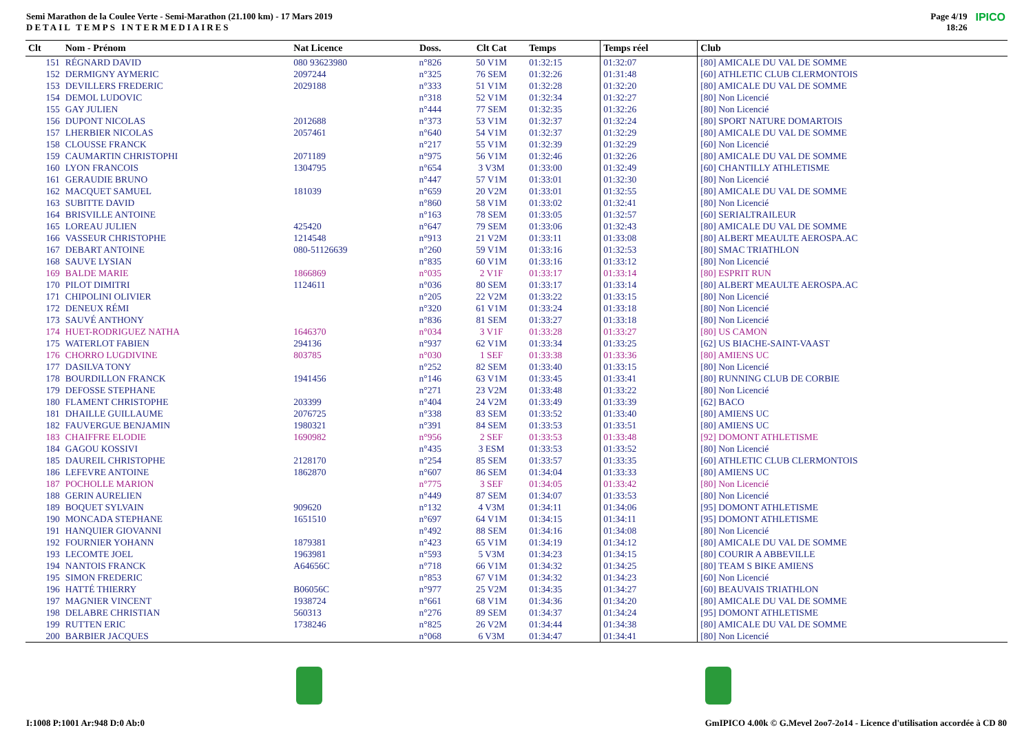Semi Marathon de la Coulee Verte - Semi-Marathon (21.100 km) - 17 Mars 2019
DETAIL TEMPS INTERMEDIAIRES
Page 4/19
18:26
IPICO
| Clt | Nom - Prénom | Nat Licence | Doss. | Clt Cat | Temps | Temps réel | Club |
| --- | --- | --- | --- | --- | --- | --- | --- |
| 151 | RÉGNARD DAVID | 080 93623980 | n°826 | 50 V1M | 01:32:15 | 01:32:07 | [80] AMICALE DU VAL DE SOMME |
| 152 | DERMIGNY AYMERIC | 2097244 | n°325 | 76 SEM | 01:32:26 | 01:31:48 | [60] ATHLETIC CLUB CLERMONTOIS |
| 153 | DEVILLERS FREDERIC | 2029188 | n°333 | 51 V1M | 01:32:28 | 01:32:20 | [80] AMICALE DU VAL DE SOMME |
| 154 | DEMOL LUDOVIC | | n°318 | 52 V1M | 01:32:34 | 01:32:27 | [80] Non Licencié |
| 155 | GAY JULIEN | | n°444 | 77 SEM | 01:32:35 | 01:32:26 | [80] Non Licencié |
| 156 | DUPONT NICOLAS | 2012688 | n°373 | 53 V1M | 01:32:37 | 01:32:24 | [80] SPORT NATURE DOMARTOIS |
| 157 | LHERBIER NICOLAS | 2057461 | n°640 | 54 V1M | 01:32:37 | 01:32:29 | [80] AMICALE DU VAL DE SOMME |
| 158 | CLOUSSE FRANCK | | n°217 | 55 V1M | 01:32:39 | 01:32:29 | [60] Non Licencié |
| 159 | CAUMARTIN CHRISTOPHI | 2071189 | n°975 | 56 V1M | 01:32:46 | 01:32:26 | [80] AMICALE DU VAL DE SOMME |
| 160 | LYON FRANCOIS | 1304795 | n°654 | 3 V3M | 01:33:00 | 01:32:49 | [60] CHANTILLY ATHLETISME |
| 161 | GERAUDIE BRUNO | | n°447 | 57 V1M | 01:33:01 | 01:32:30 | [80] Non Licencié |
| 162 | MACQUET SAMUEL | 181039 | n°659 | 20 V2M | 01:33:01 | 01:32:55 | [80] AMICALE DU VAL DE SOMME |
| 163 | SUBITTE DAVID | | n°860 | 58 V1M | 01:33:02 | 01:32:41 | [80] Non Licencié |
| 164 | BRISVILLE ANTOINE | | n°163 | 78 SEM | 01:33:05 | 01:32:57 | [60] SERIALTRAILEUR |
| 165 | LOREAU JULIEN | 425420 | n°647 | 79 SEM | 01:33:06 | 01:32:43 | [80] AMICALE DU VAL DE SOMME |
| 166 | VASSEUR CHRISTOPHE | 1214548 | n°913 | 21 V2M | 01:33:11 | 01:33:08 | [80] ALBERT MEAULTE AEROSPA.AC |
| 167 | DEBART ANTOINE | 080-51126639 | n°260 | 59 V1M | 01:33:16 | 01:32:53 | [80] SMAC TRIATHLON |
| 168 | SAUVE LYSIAN | | n°835 | 60 V1M | 01:33:16 | 01:33:12 | [80] Non Licencié |
| 169 | BALDE MARIE | 1866869 | n°035 | 2 V1F | 01:33:17 | 01:33:14 | [80] ESPRIT RUN |
| 170 | PILOT DIMITRI | 1124611 | n°036 | 80 SEM | 01:33:17 | 01:33:14 | [80] ALBERT MEAULTE AEROSPA.AC |
| 171 | CHIPOLINI OLIVIER | | n°205 | 22 V2M | 01:33:22 | 01:33:15 | [80] Non Licencié |
| 172 | DENEUX RÉMI | | n°320 | 61 V1M | 01:33:24 | 01:33:18 | [80] Non Licencié |
| 173 | SAUVÉ ANTHONY | | n°836 | 81 SEM | 01:33:27 | 01:33:18 | [80] Non Licencié |
| 174 | HUET-RODRIGUEZ NATHA | 1646370 | n°034 | 3 V1F | 01:33:28 | 01:33:27 | [80] US CAMON |
| 175 | WATERLOT FABIEN | 294136 | n°937 | 62 V1M | 01:33:34 | 01:33:25 | [62] US BIACHE-SAINT-VAAST |
| 176 | CHORRO LUGDIVINE | 803785 | n°030 | 1 SEF | 01:33:38 | 01:33:36 | [80] AMIENS UC |
| 177 | DASILVA TONY | | n°252 | 82 SEM | 01:33:40 | 01:33:15 | [80] Non Licencié |
| 178 | BOURDILLON FRANCK | 1941456 | n°146 | 63 V1M | 01:33:45 | 01:33:41 | [80] RUNNING CLUB DE CORBIE |
| 179 | DEFOSSE STEPHANE | | n°271 | 23 V2M | 01:33:48 | 01:33:22 | [80] Non Licencié |
| 180 | FLAMENT CHRISTOPHE | 203399 | n°404 | 24 V2M | 01:33:49 | 01:33:39 | [62] BACO |
| 181 | DHAILLE GUILLAUME | 2076725 | n°338 | 83 SEM | 01:33:52 | 01:33:40 | [80] AMIENS UC |
| 182 | FAUVERGUE BENJAMIN | 1980321 | n°391 | 84 SEM | 01:33:53 | 01:33:51 | [80] AMIENS UC |
| 183 | CHAIFFRE ELODIE | 1690982 | n°956 | 2 SEF | 01:33:53 | 01:33:48 | [92] DOMONT ATHLETISME |
| 184 | GAGOU KOSSIVI | | n°435 | 3 ESM | 01:33:53 | 01:33:52 | [80] Non Licencié |
| 185 | DAUREIL CHRISTOPHE | 2128170 | n°254 | 85 SEM | 01:33:57 | 01:33:35 | [60] ATHLETIC CLUB CLERMONTOIS |
| 186 | LEFEVRE ANTOINE | 1862870 | n°607 | 86 SEM | 01:34:04 | 01:33:33 | [80] AMIENS UC |
| 187 | POCHOLLE MARION | | n°775 | 3 SEF | 01:34:05 | 01:33:42 | [80] Non Licencié |
| 188 | GERIN AURELIEN | | n°449 | 87 SEM | 01:34:07 | 01:33:53 | [80] Non Licencié |
| 189 | BOQUET SYLVAIN | 909620 | n°132 | 4 V3M | 01:34:11 | 01:34:06 | [95] DOMONT ATHLETISME |
| 190 | MONCADA STEPHANE | 1651510 | n°697 | 64 V1M | 01:34:15 | 01:34:11 | [95] DOMONT ATHLETISME |
| 191 | HANQUIER GIOVANNI | | n°492 | 88 SEM | 01:34:16 | 01:34:08 | [80] Non Licencié |
| 192 | FOURNIER YOHANN | 1879381 | n°423 | 65 V1M | 01:34:19 | 01:34:12 | [80] AMICALE DU VAL DE SOMME |
| 193 | LECOMTE JOEL | 1963981 | n°593 | 5 V3M | 01:34:23 | 01:34:15 | [80] COURIR A ABBEVILLE |
| 194 | NANTOIS FRANCK | A64656C | n°718 | 66 V1M | 01:34:32 | 01:34:25 | [80] TEAM S BIKE AMIENS |
| 195 | SIMON FREDERIC | | n°853 | 67 V1M | 01:34:32 | 01:34:23 | [60] Non Licencié |
| 196 | HATTÉ THIERRY | B06056C | n°977 | 25 V2M | 01:34:35 | 01:34:27 | [60] BEAUVAIS TRIATHLON |
| 197 | MAGNIER VINCENT | 1938724 | n°661 | 68 V1M | 01:34:36 | 01:34:20 | [80] AMICALE DU VAL DE SOMME |
| 198 | DELABRE CHRISTIAN | 560313 | n°276 | 89 SEM | 01:34:37 | 01:34:24 | [95] DOMONT ATHLETISME |
| 199 | RUTTEN ERIC | 1738246 | n°825 | 26 V2M | 01:34:44 | 01:34:38 | [80] AMICALE DU VAL DE SOMME |
| 200 | BARBIER JACQUES | | n°068 | 6 V3M | 01:34:47 | 01:34:41 | [80] Non Licencié |
I:1008 P:1001 Ar:948 D:0 Ab:0 GmIPICO 4.00k © G.Mevel 2oo7-2o14 - Licence d'utilisation accordée à CD 80